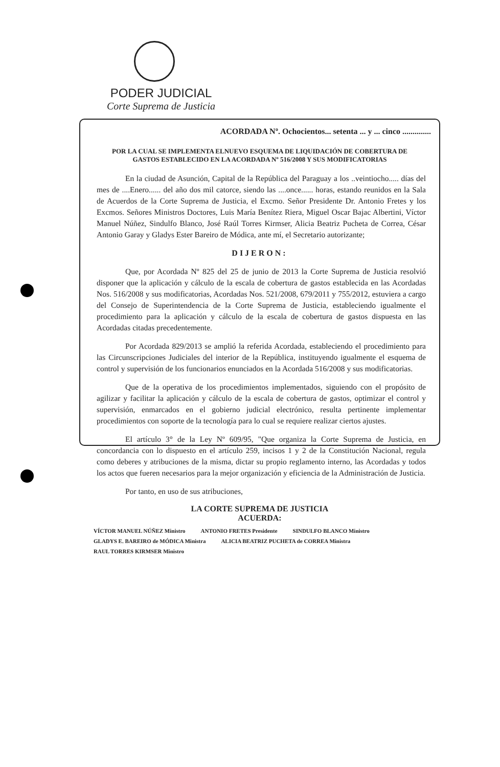PODER JUDICIAL
Corte Suprema de Justicia
ACORDADA Nº. Ochocientos... setenta ... y ... cinco ..............
POR LA CUAL SE IMPLEMENTA ELNUEVO ESQUEMA DE LIQUIDACIÓN DE COBERTURA DE GASTOS ESTABLECIDO EN LA ACORDADA Nº 516/2008 Y SUS MODIFICATORIAS
En la ciudad de Asunción, Capital de la República del Paraguay a los ..veintiocho..... días del mes de ....Enero...... del año dos mil catorce, siendo las ....once...... horas, estando reunidos en la Sala de Acuerdos de la Corte Suprema de Justicia, el Excmo. Señor Presidente Dr. Antonio Fretes y los Excmos. Señores Ministros Doctores, Luis María Benítez Riera, Miguel Oscar Bajac Albertini, Víctor Manuel Núñez, Sindulfo Blanco, José Raúl Torres Kirmser, Alicia Beatriz Pucheta de Correa, César Antonio Garay y Gladys Ester Bareiro de Módica, ante mí, el Secretario autorizante;
DIJERON:
Que, por Acordada Nº 825 del 25 de junio de 2013 la Corte Suprema de Justicia resolvió disponer que la aplicación y cálculo de la escala de cobertura de gastos establecida en las Acordadas Nos. 516/2008 y sus modificatorias, Acordadas Nos. 521/2008, 679/2011 y 755/2012, estuviera a cargo del Consejo de Superintendencia de la Corte Suprema de Justicia, estableciendo igualmente el procedimiento para la aplicación y cálculo de la escala de cobertura de gastos dispuesta en las Acordadas citadas precedentemente.
Por Acordada 829/2013 se amplió la referida Acordada, estableciendo el procedimiento para las Circunscripciones Judiciales del interior de la República, instituyendo igualmente el esquema de control y supervisión de los funcionarios enunciados en la Acordada 516/2008 y sus modificatorias.
Que de la operativa de los procedimientos implementados, siguiendo con el propósito de agilizar y facilitar la aplicación y cálculo de la escala de cobertura de gastos, optimizar el control y supervisión, enmarcados en el gobierno judicial electrónico, resulta pertinente implementar procedimientos con soporte de la tecnología para lo cual se requiere realizar ciertos ajustes.
El artículo 3° de la Ley Nº 609/95, "Que organiza la Corte Suprema de Justicia, en concordancia con lo dispuesto en el artículo 259, incisos 1 y 2 de la Constitución Nacional, regula como deberes y atribuciones de la misma, dictar su propio reglamento interno, las Acordadas y todos los actos que fueren necesarios para la mejor organización y eficiencia de la Administración de Justicia.
Por tanto, en uso de sus atribuciones,
LA CORTE SUPREMA DE JUSTICIA
ACUERDA:
VÍCTOR MANUEL NÚÑEZ Ministro ANTONIO FRETES Presidente SINDULFO BLANCO Ministro GLADYS E. BAREIRO de MÓDICA Ministra ALICIA BEATRIZ PUCHETA de CORREA Ministra RAUL TORRES KIRMSER Ministro